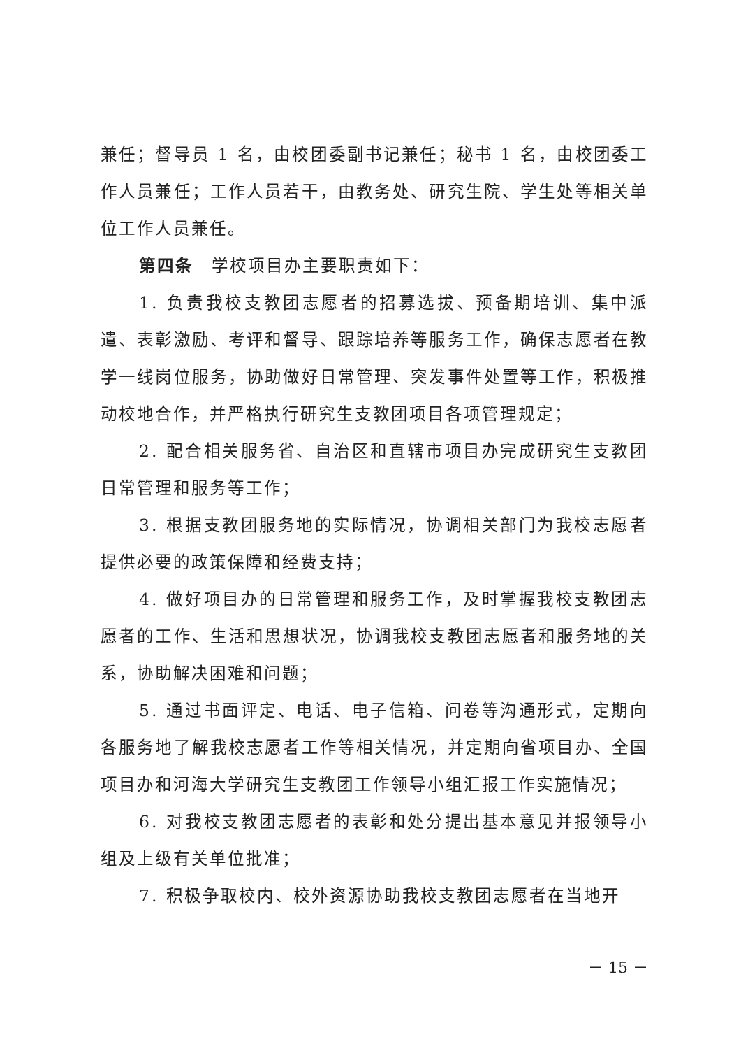兼任；督导员 1 名，由校团委副书记兼任；秘书 1 名，由校团委工作人员兼任；工作人员若干，由教务处、研究生院、学生处等相关单位工作人员兼任。
第四条　学校项目办主要职责如下：
1. 负责我校支教团志愿者的招募选拔、预备期培训、集中派遣、表彰激励、考评和督导、跟踪培养等服务工作，确保志愿者在教学一线岗位服务，协助做好日常管理、突发事件处置等工作，积极推动校地合作，并严格执行研究生支教团项目各项管理规定；
2. 配合相关服务省、自治区和直辖市项目办完成研究生支教团日常管理和服务等工作；
3. 根据支教团服务地的实际情况，协调相关部门为我校志愿者提供必要的政策保障和经费支持；
4. 做好项目办的日常管理和服务工作，及时掌握我校支教团志愿者的工作、生活和思想状况，协调我校支教团志愿者和服务地的关系，协助解决困难和问题；
5. 通过书面评定、电话、电子信箱、问卷等沟通形式，定期向各服务地了解我校志愿者工作等相关情况，并定期向省项目办、全国项目办和河海大学研究生支教团工作领导小组汇报工作实施情况；
6. 对我校支教团志愿者的表彰和处分提出基本意见并报领导小组及上级有关单位批准；
7. 积极争取校内、校外资源协助我校支教团志愿者在当地开
－ 15 －